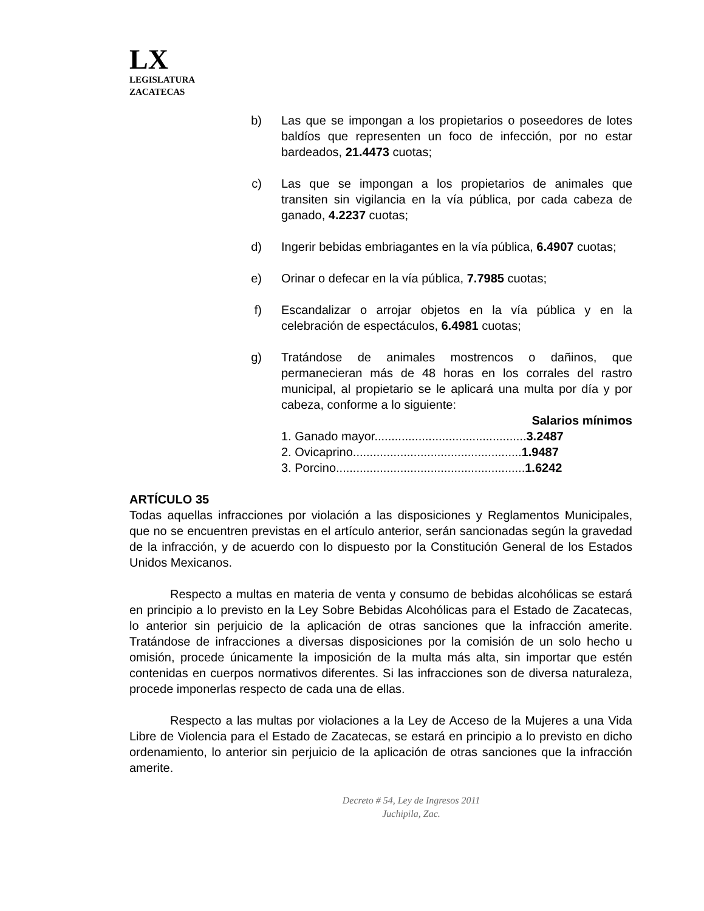LX
LEGISLATURA
ZACATECAS
b) Las que se impongan a los propietarios o poseedores de lotes baldíos que representen un foco de infección, por no estar bardeados, 21.4473 cuotas;
c) Las que se impongan a los propietarios de animales que transiten sin vigilancia en la vía pública, por cada cabeza de ganado, 4.2237 cuotas;
d) Ingerir bebidas embriagantes en la vía pública, 6.4907 cuotas;
e) Orinar o defecar en la vía pública, 7.7985 cuotas;
f) Escandalizar o arrojar objetos en la vía pública y en la celebración de espectáculos, 6.4981 cuotas;
g) Tratándose de animales mostrencos o dañinos, que permanecieran más de 48 horas en los corrales del rastro municipal, al propietario se le aplicará una multa por día y por cabeza, conforme a lo siguiente:
Salarios mínimos
1. Ganado mayor.............................................3.2487
2. Ovicaprino..................................................1.9487
3. Porcino........................................................1.6242
ARTÍCULO 35
Todas aquellas infracciones por violación a las disposiciones y Reglamentos Municipales, que no se encuentren previstas en el artículo anterior, serán sancionadas según la gravedad de la infracción, y de acuerdo con lo dispuesto por la Constitución General de los Estados Unidos Mexicanos.
Respecto a multas en materia de venta y consumo de bebidas alcohólicas se estará en principio a lo previsto en la Ley Sobre Bebidas Alcohólicas para el Estado de Zacatecas, lo anterior sin perjuicio de la aplicación de otras sanciones que la infracción amerite. Tratándose de infracciones a diversas disposiciones por la comisión de un solo hecho u omisión, procede únicamente la imposición de la multa más alta, sin importar que estén contenidas en cuerpos normativos diferentes. Si las infracciones son de diversa naturaleza, procede imponerlas respecto de cada una de ellas.
Respecto a las multas por violaciones a la Ley de Acceso de la Mujeres a una Vida Libre de Violencia para el Estado de Zacatecas, se estará en principio a lo previsto en dicho ordenamiento, lo anterior sin perjuicio de la aplicación de otras sanciones que la infracción amerite.
Decreto # 54, Ley de Ingresos 2011
Juchipila, Zac.